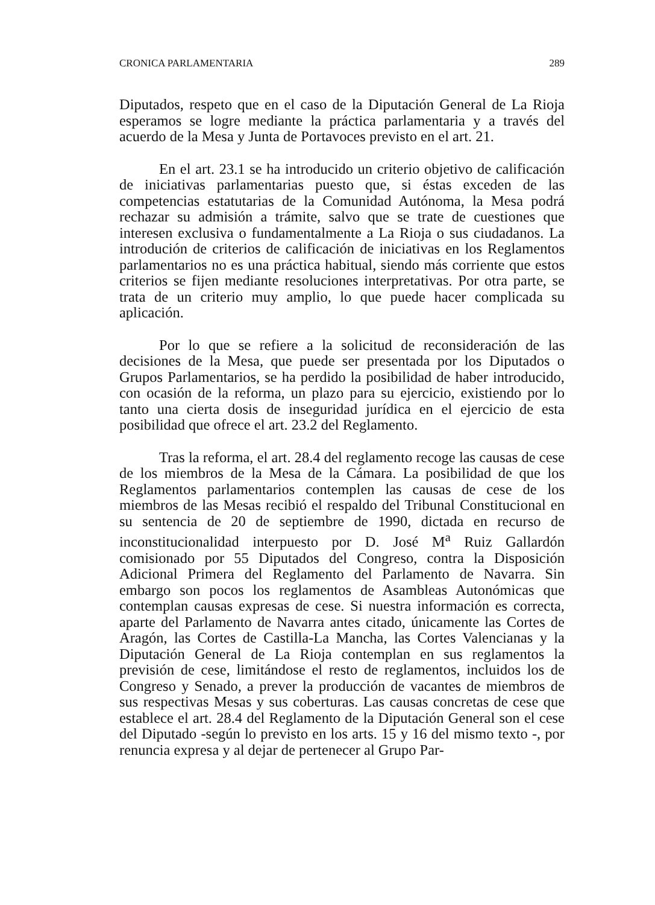CRONICA PARLAMENTARIA 289
Diputados, respeto que en el caso de la Diputación General de La Rioja esperamos se logre mediante la práctica parlamentaria y a través del acuerdo de la Mesa y Junta de Portavoces previsto en el art. 21.
En el art. 23.1 se ha introducido un criterio objetivo de calificación de iniciativas parlamentarias puesto que, si éstas exceden de las competencias estatutarias de la Comunidad Autónoma, la Mesa podrá rechazar su admisión a trámite, salvo que se trate de cuestiones que interesen exclusiva o fundamentalmente a La Rioja o sus ciudadanos. La introdución de criterios de calificación de iniciativas en los Reglamentos parlamentarios no es una práctica habitual, siendo más corriente que estos criterios se fijen mediante resoluciones interpretativas. Por otra parte, se trata de un criterio muy amplio, lo que puede hacer complicada su aplicación.
Por lo que se refiere a la solicitud de reconsideración de las decisiones de la Mesa, que puede ser presentada por los Diputados o Grupos Parlamentarios, se ha perdido la posibilidad de haber introducido, con ocasión de la reforma, un plazo para su ejercicio, existiendo por lo tanto una cierta dosis de inseguridad jurídica en el ejercicio de esta posibilidad que ofrece el art. 23.2 del Reglamento.
Tras la reforma, el art. 28.4 del reglamento recoge las causas de cese de los miembros de la Mesa de la Cámara. La posibilidad de que los Reglamentos parlamentarios contemplen las causas de cese de los miembros de las Mesas recibió el respaldo del Tribunal Constitucional en su sentencia de 20 de septiembre de 1990, dictada en recurso de inconstitucionalidad interpuesto por D. José M<sup>a</sup> Ruiz Gallardón comisionado por 55 Diputados del Congreso, contra la Disposición Adicional Primera del Reglamento del Parlamento de Navarra. Sin embargo son pocos los reglamentos de Asambleas Autonómicas que contemplan causas expresas de cese. Si nuestra información es correcta, aparte del Parlamento de Navarra antes citado, únicamente las Cortes de Aragón, las Cortes de Castilla-La Mancha, las Cortes Valencianas y la Diputación General de La Rioja contemplan en sus reglamentos la previsión de cese, limitándose el resto de reglamentos, incluidos los de Congreso y Senado, a prever la producción de vacantes de miembros de sus respectivas Mesas y sus coberturas. Las causas concretas de cese que establece el art. 28.4 del Reglamento de la Diputación General son el cese del Diputado -según lo previsto en los arts. 15 y 16 del mismo texto -, por renuncia expresa y al dejar de pertenecer al Grupo Par-